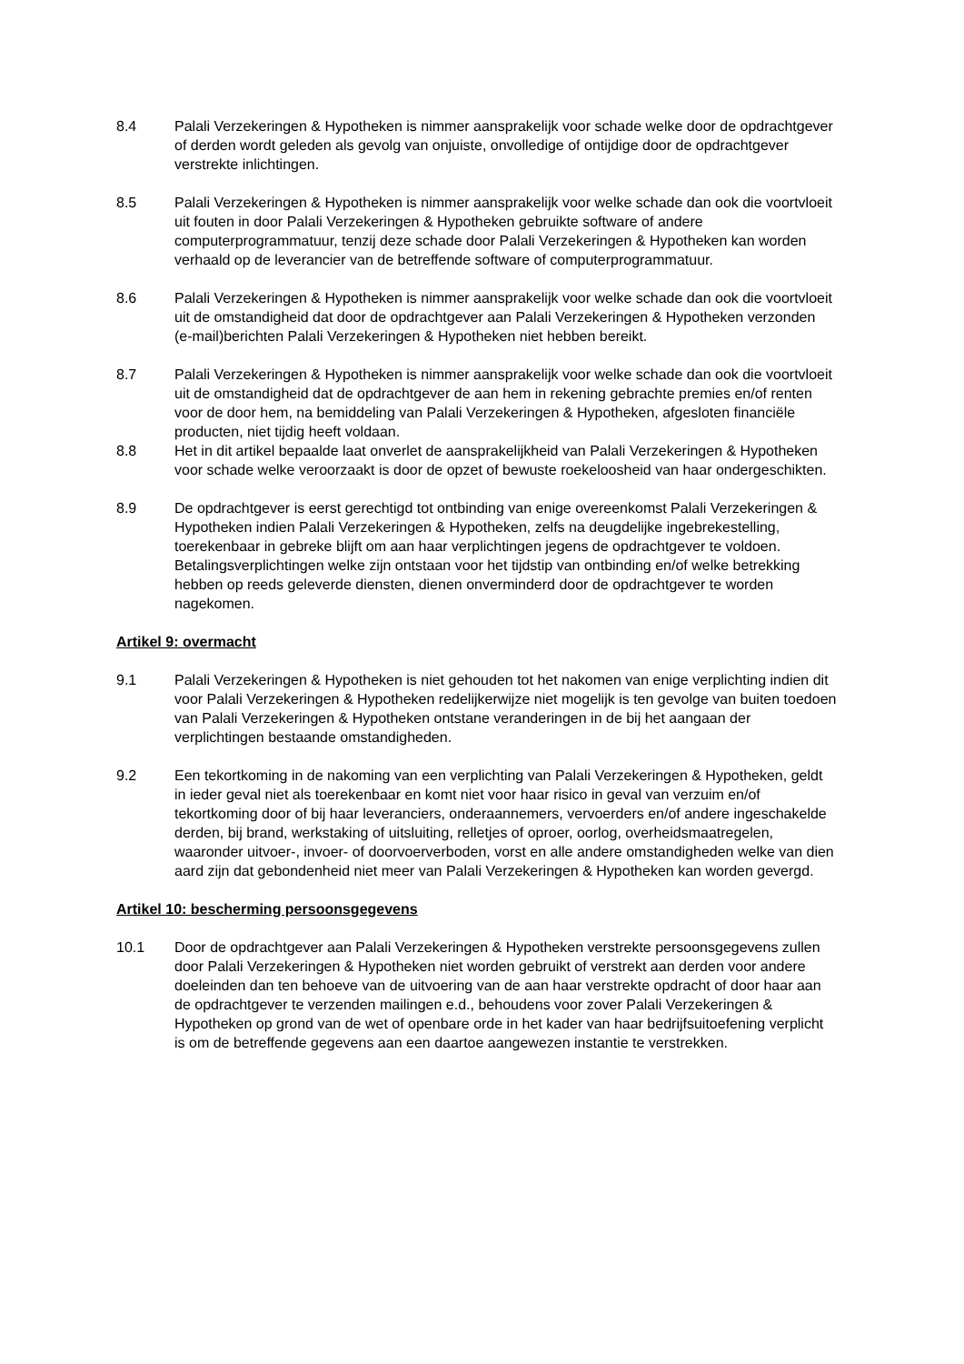8.4 Palali Verzekeringen & Hypotheken is nimmer aansprakelijk voor schade welke door de opdrachtgever of derden wordt geleden als gevolg van onjuiste, onvolledige of ontijdige door de opdrachtgever verstrekte inlichtingen.
8.5 Palali Verzekeringen & Hypotheken is nimmer aansprakelijk voor welke schade dan ook die voortvloeit uit fouten in door Palali Verzekeringen & Hypotheken gebruikte software of andere computerprogrammatuur, tenzij deze schade door Palali Verzekeringen & Hypotheken kan worden verhaald op de leverancier van de betreffende software of computerprogrammatuur.
8.6 Palali Verzekeringen & Hypotheken is nimmer aansprakelijk voor welke schade dan ook die voortvloeit uit de omstandigheid dat door de opdrachtgever aan Palali Verzekeringen & Hypotheken verzonden (e-mail)berichten Palali Verzekeringen & Hypotheken niet hebben bereikt.
8.7 Palali Verzekeringen & Hypotheken is nimmer aansprakelijk voor welke schade dan ook die voortvloeit uit de omstandigheid dat de opdrachtgever de aan hem in rekening gebrachte premies en/of renten voor de door hem, na bemiddeling van Palali Verzekeringen & Hypotheken, afgesloten financiële producten, niet tijdig heeft voldaan.
8.8 Het in dit artikel bepaalde laat onverlet de aansprakelijkheid van Palali Verzekeringen & Hypotheken voor schade welke veroorzaakt is door de opzet of bewuste roekeloosheid van haar ondergeschikten.
8.9 De opdrachtgever is eerst gerechtigd tot ontbinding van enige overeenkomst Palali Verzekeringen & Hypotheken indien Palali Verzekeringen & Hypotheken, zelfs na deugdelijke ingebrekestelling, toerekenbaar in gebreke blijft om aan haar verplichtingen jegens de opdrachtgever te voldoen. Betalingsverplichtingen welke zijn ontstaan voor het tijdstip van ontbinding en/of welke betrekking hebben op reeds geleverde diensten, dienen onverminderd door de opdrachtgever te worden nagekomen.
Artikel 9: overmacht
9.1 Palali Verzekeringen & Hypotheken is niet gehouden tot het nakomen van enige verplichting indien dit voor Palali Verzekeringen & Hypotheken redelijkerwijze niet mogelijk is ten gevolge van buiten toedoen van Palali Verzekeringen & Hypotheken ontstane veranderingen in de bij het aangaan der verplichtingen bestaande omstandigheden.
9.2 Een tekortkoming in de nakoming van een verplichting van Palali Verzekeringen & Hypotheken, geldt in ieder geval niet als toerekenbaar en komt niet voor haar risico in geval van verzuim en/of tekortkoming door of bij haar leveranciers, onderaannemers, vervoerders en/of andere ingeschakelde derden, bij brand, werkstaking of uitsluiting, relletjes of oproer, oorlog, overheidsmaatregelen, waaronder uitvoer-, invoer- of doorvoerverboden, vorst en alle andere omstandigheden welke van dien aard zijn dat gebondenheid niet meer van Palali Verzekeringen & Hypotheken kan worden gevergd.
Artikel 10: bescherming persoonsgegevens
10.1 Door de opdrachtgever aan Palali Verzekeringen & Hypotheken verstrekte persoonsgegevens zullen door Palali Verzekeringen & Hypotheken niet worden gebruikt of verstrekt aan derden voor andere doeleinden dan ten behoeve van de uitvoering van de aan haar verstrekte opdracht of door haar aan de opdrachtgever te verzenden mailingen e.d., behoudens voor zover Palali Verzekeringen & Hypotheken op grond van de wet of openbare orde in het kader van haar bedrijfsuitoefening verplicht is om de betreffende gegevens aan een daartoe aangewezen instantie te verstrekken.